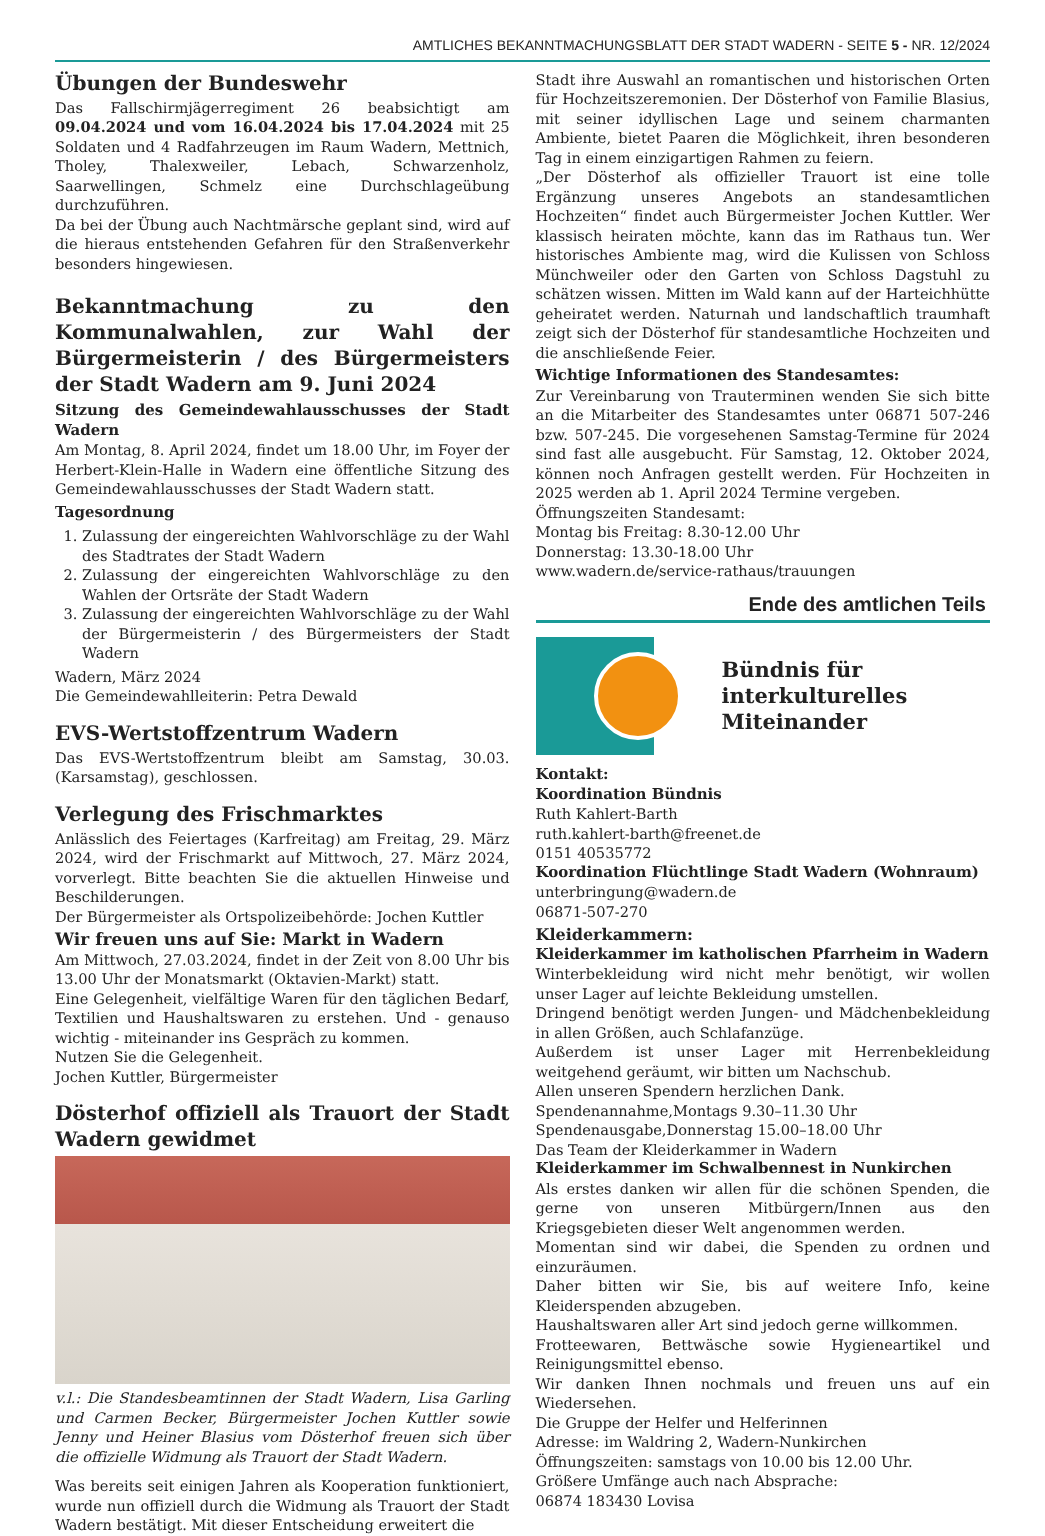AMTLICHES BEKANNTMACHUNGSBLATT DER STADT WADERN - SEITE 5 - NR. 12/2024
Übungen der Bundeswehr
Das Fallschirmjägerregiment 26 beabsichtigt am 09.04.2024 und vom 16.04.2024 bis 17.04.2024 mit 25 Soldaten und 4 Radfahrzeugen im Raum Wadern, Mettnich, Tholey, Thalexweiler, Lebach, Schwarzenholz, Saarwellingen, Schmelz eine Durchschlageübung durchzuführen.
Da bei der Übung auch Nachtmärsche geplant sind, wird auf die hieraus entstehenden Gefahren für den Straßenverkehr besonders hingewiesen.
Bekanntmachung zu den Kommunalwahlen, zur Wahl der Bürgermeisterin / des Bürgermeisters der Stadt Wadern am 9. Juni 2024
Sitzung des Gemeindewahlausschusses der Stadt Wadern
Am Montag, 8. April 2024, findet um 18.00 Uhr, im Foyer der Herbert-Klein-Halle in Wadern eine öffentliche Sitzung des Gemeindewahlausschusses der Stadt Wadern statt.
Tagesordnung
1. Zulassung der eingereichten Wahlvorschläge zu der Wahl des Stadtrates der Stadt Wadern
2. Zulassung der eingereichten Wahlvorschläge zu den Wahlen der Ortsräte der Stadt Wadern
3. Zulassung der eingereichten Wahlvorschläge zu der Wahl der Bürgermeisterin / des Bürgermeisters der Stadt Wadern
Wadern, März 2024
Die Gemeindewahlleiterin: Petra Dewald
EVS-Wertstoffzentrum Wadern
Das EVS-Wertstoffzentrum bleibt am Samstag, 30.03. (Karsamstag), geschlossen.
Verlegung des Frischmarktes
Anlässlich des Feiertages (Karfreitag) am Freitag, 29. März 2024, wird der Frischmarkt auf Mittwoch, 27. März 2024, vorverlegt. Bitte beachten Sie die aktuellen Hinweise und Beschilderungen.
Der Bürgermeister als Ortspolizeibehörde: Jochen Kuttler
Wir freuen uns auf Sie: Markt in Wadern
Am Mittwoch, 27.03.2024, findet in der Zeit von 8.00 Uhr bis 13.00 Uhr der Monatsmarkt (Oktavien-Markt) statt.
Eine Gelegenheit, vielfältige Waren für den täglichen Bedarf, Textilien und Haushaltswaren zu erstehen. Und - genauso wichtig - miteinander ins Gespräch zu kommen.
Nutzen Sie die Gelegenheit.
Jochen Kuttler, Bürgermeister
Dösterhof offiziell als Trauort der Stadt Wadern gewidmet
v.l.: Die Standesbeamtinnen der Stadt Wadern, Lisa Garling und Carmen Becker, Bürgermeister Jochen Kuttler sowie Jenny und Heiner Blasius vom Dösterhof freuen sich über die offizielle Widmung als Trauort der Stadt Wadern.
Was bereits seit einigen Jahren als Kooperation funktioniert, wurde nun offiziell durch die Widmung als Trauort der Stadt Wadern bestätigt. Mit dieser Entscheidung erweitert die
Stadt ihre Auswahl an romantischen und historischen Orten für Hochzeitszeremonien. Der Dösterhof von Familie Blasius, mit seiner idyllischen Lage und seinem charmanten Ambiente, bietet Paaren die Möglichkeit, ihren besonderen Tag in einem einzigartigen Rahmen zu feiern.
„Der Dösterhof als offizieller Trauort ist eine tolle Ergänzung unseres Angebots an standesamtlichen Hochzeiten“ findet auch Bürgermeister Jochen Kuttler. Wer klassisch heiraten möchte, kann das im Rathaus tun. Wer historisches Ambiente mag, wird die Kulissen von Schloss Münchweiler oder den Garten von Schloss Dagstuhl zu schätzen wissen. Mitten im Wald kann auf der Harteichhütte geheiratet werden. Naturnah und landschaftlich traumhaft zeigt sich der Dösterhof für standesamtliche Hochzeiten und die anschließende Feier.
Wichtige Informationen des Standesamtes:
Zur Vereinbarung von Trauterminen wenden Sie sich bitte an die Mitarbeiter des Standesamtes unter 06871 507-246 bzw. 507-245. Die vorgesehenen Samstag-Termine für 2024 sind fast alle ausgebucht. Für Samstag, 12. Oktober 2024, können noch Anfragen gestellt werden. Für Hochzeiten in 2025 werden ab 1. April 2024 Termine vergeben.
Öffnungszeiten Standesamt:
Montag bis Freitag: 8.30-12.00 Uhr
Donnerstag: 13.30-18.00 Uhr
www.wadern.de/service-rathaus/trauungen
Ende des amtlichen Teils
Bündnis für
interkulturelles
Miteinander
Kontakt:
Koordination Bündnis
Ruth Kahlert-Barth
ruth.kahlert-barth@freenet.de
0151 40535772
Koordination Flüchtlinge Stadt Wadern (Wohnraum)
unterbringung@wadern.de
06871-507-270
Kleiderkammern:
Kleiderkammer im katholischen Pfarrheim in Wadern
Winterbekleidung wird nicht mehr benötigt, wir wollen unser Lager auf leichte Bekleidung umstellen.
Dringend benötigt werden Jungen- und Mädchenbekleidung in allen Größen, auch Schlafanzüge.
Außerdem ist unser Lager mit Herrenbekleidung weitgehend geräumt, wir bitten um Nachschub.
Allen unseren Spendern herzlichen Dank.
Spendenannahme,Montags 9.30–11.30 Uhr
Spendenausgabe,Donnerstag 15.00–18.00 Uhr
Das Team der Kleiderkammer in Wadern
Kleiderkammer im Schwalbennest in Nunkirchen
Als erstes danken wir allen für die schönen Spenden, die gerne von unseren Mitbürgern/Innen aus den Kriegsgebieten dieser Welt angenommen werden.
Momentan sind wir dabei, die Spenden zu ordnen und einzuräumen.
Daher bitten wir Sie, bis auf weitere Info, keine Kleiderspenden abzugeben.
Haushaltswaren aller Art sind jedoch gerne willkommen.
Frotteewaren, Bettwäsche sowie Hygieneartikel und Reinigungsmittel ebenso.
Wir danken Ihnen nochmals und freuen uns auf ein Wiedersehen.
Die Gruppe der Helfer und Helferinnen
Adresse: im Waldring 2, Wadern-Nunkirchen
Öffnungszeiten: samstags von 10.00 bis 12.00 Uhr.
Größere Umfänge auch nach Absprache:
06874 183430 Lovisa